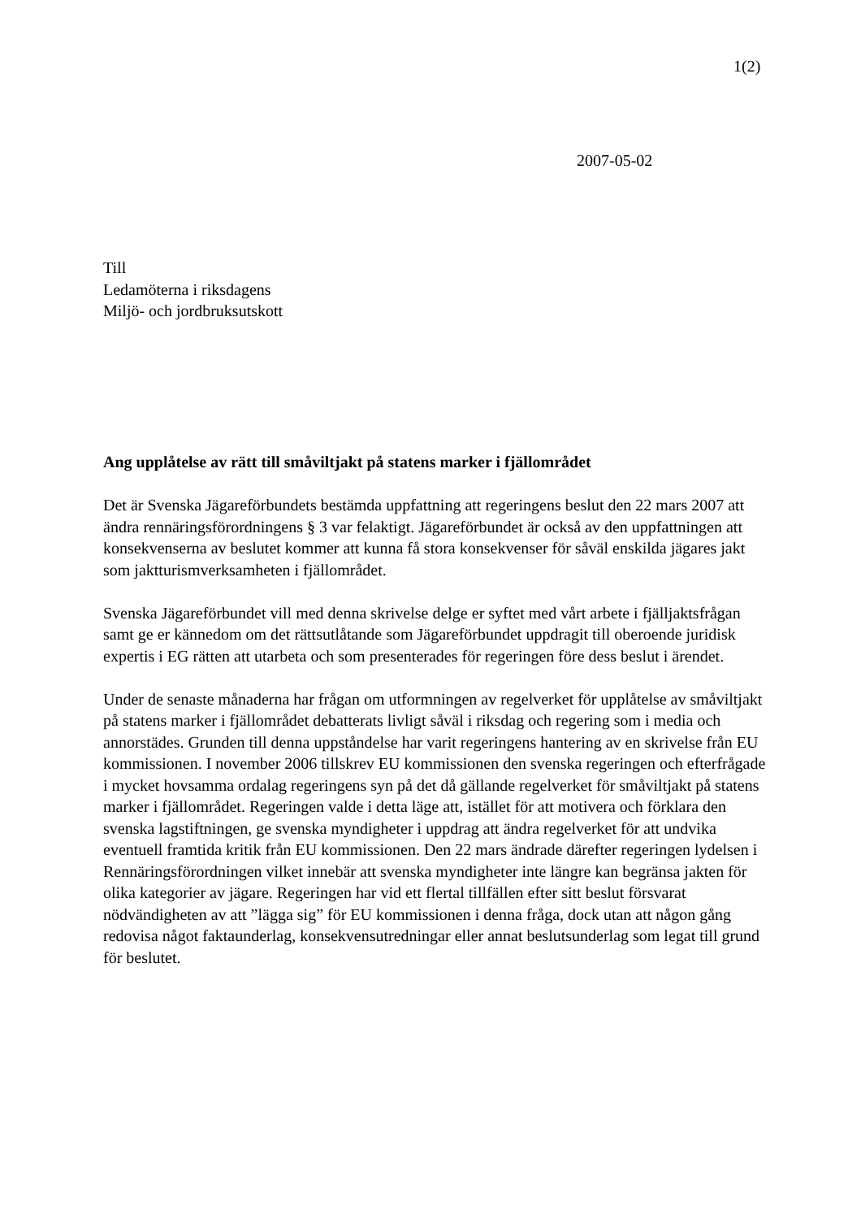1(2)
2007-05-02
Till
Ledamöterna i riksdagens
Miljö- och jordbruksutskott
Ang upplåtelse av rätt till småviltjakt på statens marker i fjällområdet
Det är Svenska Jägareförbundets bestämda uppfattning att regeringens beslut den 22 mars 2007 att ändra rennäringsförordningens § 3 var felaktigt. Jägareförbundet är också av den uppfattningen att konsekvenserna av beslutet kommer att kunna få stora konsekvenser för såväl enskilda jägares jakt som jaktturismverksamheten i fjällområdet.
Svenska Jägareförbundet vill med denna skrivelse delge er syftet med vårt arbete i fjälljaktsfrågan samt ge er kännedom om det rättsutlåtande som Jägareförbundet uppdragit till oberoende juridisk expertis i EG rätten att utarbeta och som presenterades för regeringen före dess beslut i ärendet.
Under de senaste månaderna har frågan om utformningen av regelverket för upplåtelse av småviltjakt på statens marker i fjällområdet debatterats livligt såväl i riksdag och regering som i media och annorstädes. Grunden till denna uppståndelse har varit regeringens hantering av en skrivelse från EU kommissionen. I november 2006 tillskrev EU kommissionen den svenska regeringen och efterfrågade i mycket hovsamma ordalag regeringens syn på det då gällande regelverket för småviltjakt på statens marker i fjällområdet. Regeringen valde i detta läge att, istället för att motivera och förklara den svenska lagstiftningen, ge svenska myndigheter i uppdrag att ändra regelverket för att undvika eventuell framtida kritik från EU kommissionen. Den 22 mars ändrade därefter regeringen lydelsen i Rennäringsförordningen vilket innebär att svenska myndigheter inte längre kan begränsa jakten för olika kategorier av jägare. Regeringen har vid ett flertal tillfällen efter sitt beslut försvarat nödvändigheten av att ”lägga sig” för EU kommissionen i denna fråga, dock utan att någon gång redovisa något faktaunderlag, konsekvensutredningar eller annat beslutsunderlag som legat till grund för beslutet.